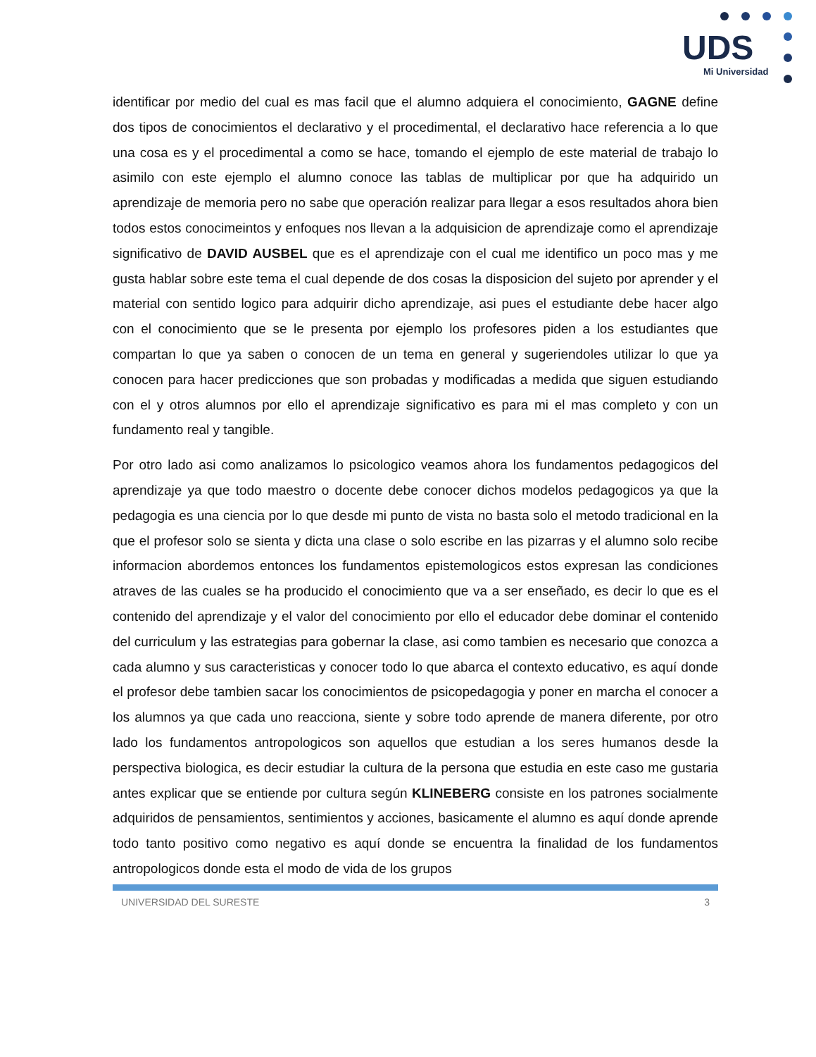UDS
Mi Universidad
identificar por medio del cual es mas facil que el alumno adquiera el conocimiento, GAGNE define dos tipos de conocimientos el declarativo y el procedimental, el declarativo hace referencia a lo que una cosa es y el procedimental a como se hace, tomando el ejemplo de este material de trabajo lo asimilo con este ejemplo el alumno conoce las tablas de multiplicar por que ha adquirido un aprendizaje de memoria pero no sabe que operación realizar para llegar a esos resultados ahora bien todos estos conocimeintos y enfoques nos llevan a la adquisicion de aprendizaje como el aprendizaje significativo de DAVID AUSBEL que es el aprendizaje con el cual me identifico un poco mas y me gusta hablar sobre este tema el cual depende de dos cosas la disposicion del sujeto por aprender y el material con sentido logico para adquirir dicho aprendizaje, asi pues el estudiante debe hacer algo con el conocimiento que se le presenta por ejemplo los profesores piden a los estudiantes que compartan lo que ya saben o conocen de un tema en general y sugeriendoles utilizar lo que ya conocen para hacer predicciones que son probadas y modificadas a medida que siguen estudiando con el y otros alumnos por ello el aprendizaje significativo es para mi el mas completo y con un fundamento real y tangible.
Por otro lado asi como analizamos lo psicologico veamos ahora los fundamentos pedagogicos del aprendizaje ya que todo maestro o docente debe conocer dichos modelos pedagogicos ya que la pedagogia es una ciencia por lo que desde mi punto de vista no basta solo el metodo tradicional en la que el profesor solo se sienta y dicta una clase o solo escribe en las pizarras y el alumno solo recibe informacion abordemos entonces los fundamentos epistemologicos estos expresan las condiciones atraves de las cuales se ha producido el conocimiento que va a ser enseñado, es decir lo que es el contenido del aprendizaje y el valor del conocimiento por ello el educador debe dominar el contenido del curriculum y las estrategias para gobernar la clase, asi como tambien es necesario que conozca a cada alumno y sus caracteristicas y conocer todo lo que abarca el contexto educativo, es aquí donde el profesor debe tambien sacar los conocimientos de psicopedagogia y poner en marcha el conocer a los alumnos ya que cada uno reacciona, siente y sobre todo aprende de manera diferente, por otro lado los fundamentos antropologicos son aquellos que estudian a los seres humanos desde la perspectiva biologica, es decir estudiar la cultura de la persona que estudia en este caso me gustaria antes explicar que se entiende por cultura según KLINEBERG consiste en los patrones socialmente adquiridos de pensamientos, sentimientos y acciones, basicamente el alumno es aquí donde aprende todo tanto positivo como negativo es aquí donde se encuentra la finalidad de los fundamentos antropologicos donde esta el modo de vida de los grupos
UNIVERSIDAD DEL SURESTE 3